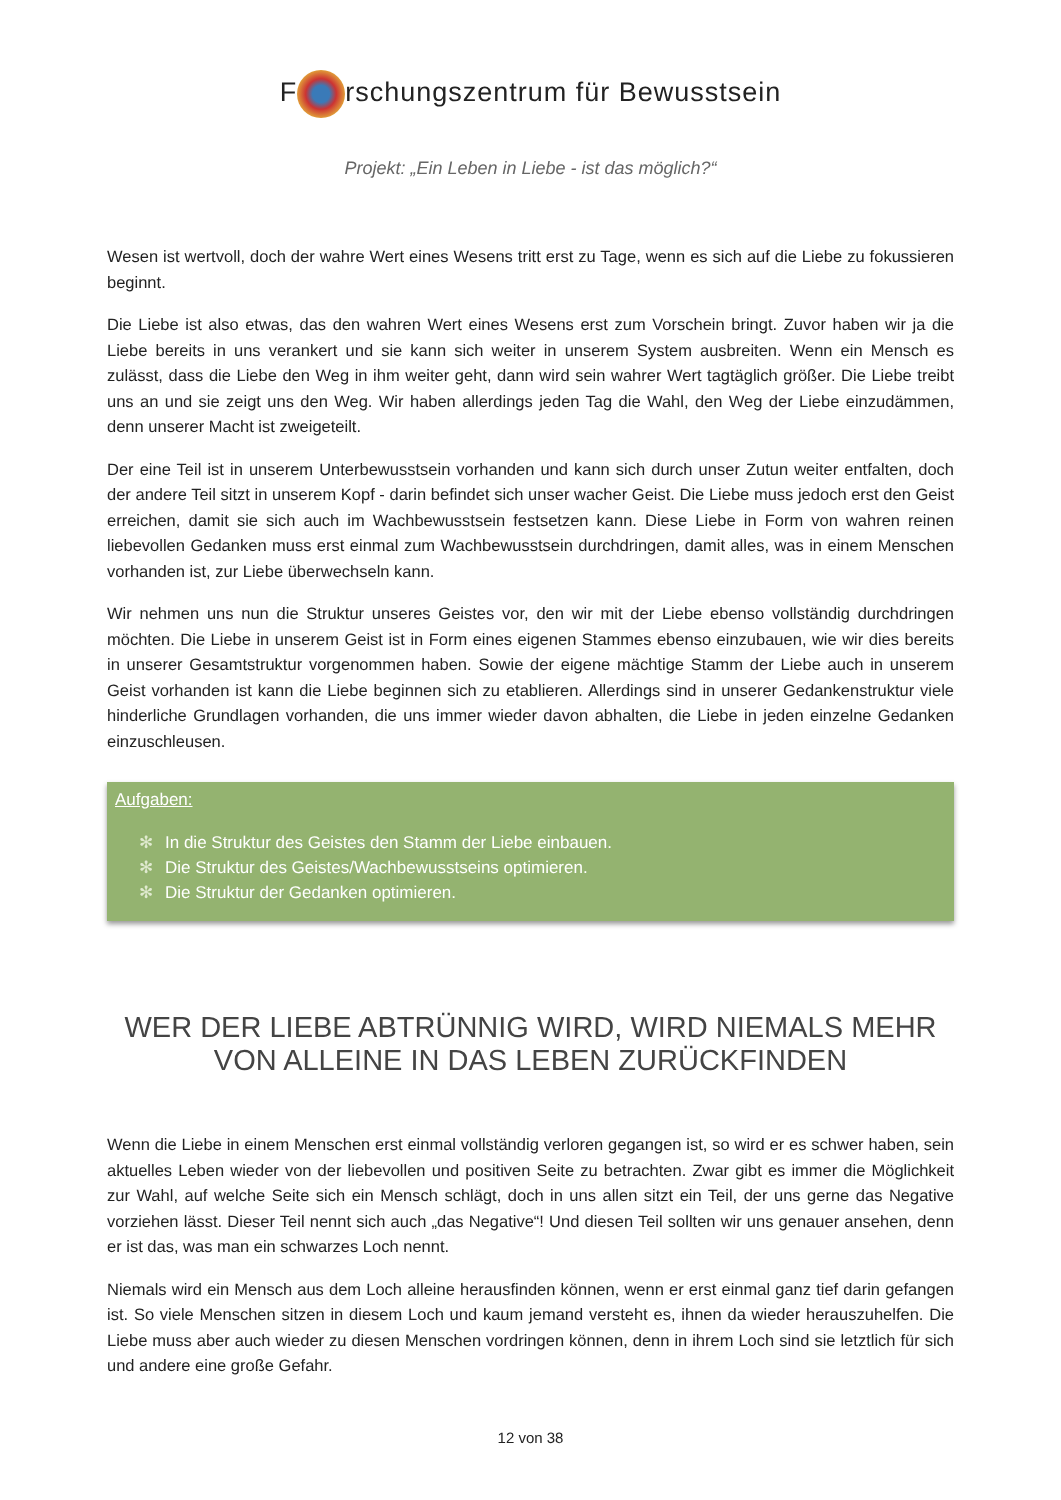F rschungszentrum für Bewusstsein
Projekt: „Ein Leben in Liebe - ist das möglich?“
Wesen ist wertvoll, doch der wahre Wert eines Wesens tritt erst zu Tage, wenn es sich auf die Liebe zu fokussieren beginnt.
Die Liebe ist also etwas, das den wahren Wert eines Wesens erst zum Vorschein bringt. Zuvor haben wir ja die Liebe bereits in uns verankert und sie kann sich weiter in unserem System ausbreiten. Wenn ein Mensch es zulässt, dass die Liebe den Weg in ihm weiter geht, dann wird sein wahrer Wert tagtäglich größer. Die Liebe treibt uns an und sie zeigt uns den Weg. Wir haben allerdings jeden Tag die Wahl, den Weg der Liebe einzudämmen, denn unserer Macht ist zweigeteilt.
Der eine Teil ist in unserem Unterbewusstsein vorhanden und kann sich durch unser Zutun weiter entfalten, doch der andere Teil sitzt in unserem Kopf - darin befindet sich unser wacher Geist. Die Liebe muss jedoch erst den Geist erreichen, damit sie sich auch im Wachbewusstsein festsetzen kann. Diese Liebe in Form von wahren reinen liebevollen Gedanken muss erst einmal zum Wachbewusstsein durchdringen, damit alles, was in einem Menschen vorhanden ist, zur Liebe überwechseln kann.
Wir nehmen uns nun die Struktur unseres Geistes vor, den wir mit der Liebe ebenso vollständig durchdringen möchten. Die Liebe in unserem Geist ist in Form eines eigenen Stammes ebenso einzubauen, wie wir dies bereits in unserer Gesamtstruktur vorgenommen haben. Sowie der eigene mächtige Stamm der Liebe auch in unserem Geist vorhanden ist kann die Liebe beginnen sich zu etablieren. Allerdings sind in unserer Gedankenstruktur viele hinderliche Grundlagen vorhanden, die uns immer wieder davon abhalten, die Liebe in jeden einzelne Gedanken einzuschleusen.
Aufgaben:
✻ In die Struktur des Geistes den Stamm der Liebe einbauen.
✻ Die Struktur des Geistes/Wachbewusstseins optimieren.
✻ Die Struktur der Gedanken optimieren.
WER DER LIEBE ABTRÜNNIG WIRD, WIRD NIEMALS MEHR VON ALLEINE IN DAS LEBEN ZURÜCKFINDEN
Wenn die Liebe in einem Menschen erst einmal vollständig verloren gegangen ist, so wird er es schwer haben, sein aktuelles Leben wieder von der liebevollen und positiven Seite zu betrachten. Zwar gibt es immer die Möglichkeit zur Wahl, auf welche Seite sich ein Mensch schlägt, doch in uns allen sitzt ein Teil, der uns gerne das Negative vorziehen lässt. Dieser Teil nennt sich auch „das Negative“! Und diesen Teil sollten wir uns genauer ansehen, denn er ist das, was man ein schwarzes Loch nennt.
Niemals wird ein Mensch aus dem Loch alleine herausfinden können, wenn er erst einmal ganz tief darin gefangen ist. So viele Menschen sitzen in diesem Loch und kaum jemand versteht es, ihnen da wieder herauszuhelfen. Die Liebe muss aber auch wieder zu diesen Menschen vordringen können, denn in ihrem Loch sind sie letztlich für sich und andere eine große Gefahr.
12 von 38